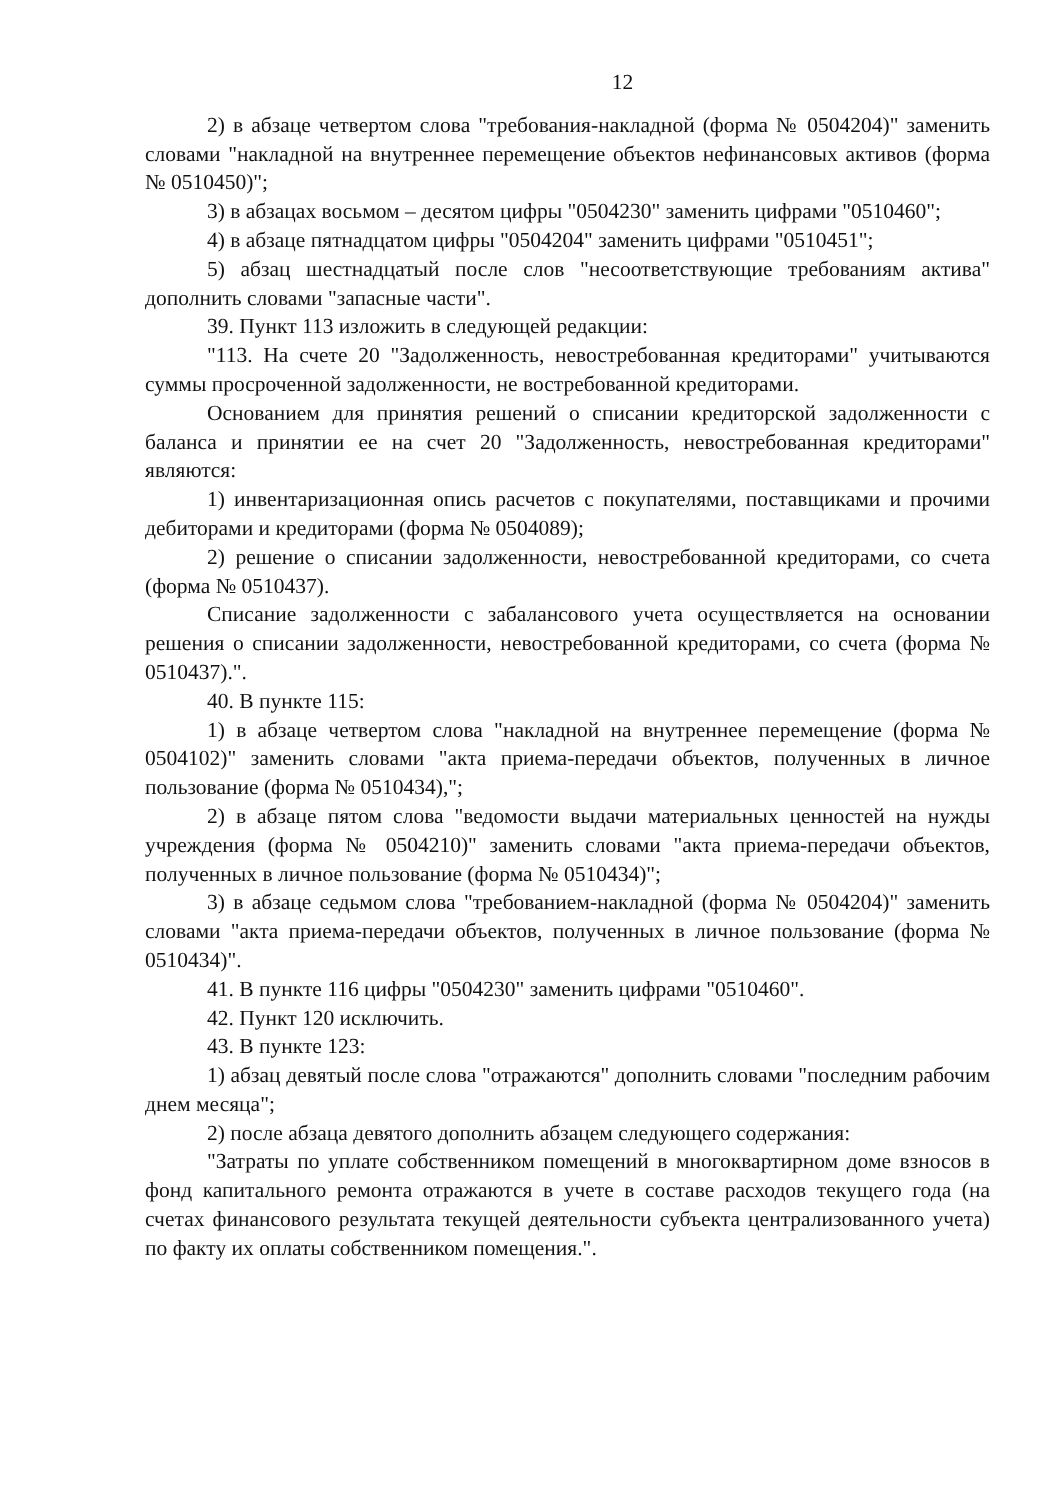12
2) в абзаце четвертом слова "требования-накладной (форма № 0504204)" заменить словами "накладной на внутреннее перемещение объектов нефинансовых активов (форма № 0510450)";
3) в абзацах восьмом – десятом цифры "0504230" заменить цифрами "0510460";
4) в абзаце пятнадцатом цифры "0504204" заменить цифрами "0510451";
5) абзац шестнадцатый после слов "несоответствующие требованиям актива" дополнить словами "запасные части".
39. Пункт 113 изложить в следующей редакции:
"113. На счете 20 "Задолженность, невостребованная кредиторами" учитываются суммы просроченной задолженности, не востребованной кредиторами.
Основанием для принятия решений о списании кредиторской задолженности с баланса и принятии ее на счет 20 "Задолженность, невостребованная кредиторами" являются:
1) инвентаризационная опись расчетов с покупателями, поставщиками и прочими дебиторами и кредиторами (форма № 0504089);
2) решение о списании задолженности, невостребованной кредиторами, со счета (форма № 0510437).
Списание задолженности с забалансового учета осуществляется на основании решения о списании задолженности, невостребованной кредиторами, со счета (форма № 0510437).".
40. В пункте 115:
1) в абзаце четвертом слова "накладной на внутреннее перемещение (форма № 0504102)" заменить словами "акта приема-передачи объектов, полученных в личное пользование (форма № 0510434),";
2) в абзаце пятом слова "ведомости выдачи материальных ценностей на нужды учреждения (форма № 0504210)" заменить словами "акта приема-передачи объектов, полученных в личное пользование (форма № 0510434)";
3) в абзаце седьмом слова "требованием-накладной (форма № 0504204)" заменить словами "акта приема-передачи объектов, полученных в личное пользование (форма № 0510434)".
41. В пункте 116 цифры "0504230" заменить цифрами "0510460".
42. Пункт 120 исключить.
43. В пункте 123:
1) абзац девятый после слова "отражаются" дополнить словами "последним рабочим днем месяца";
2) после абзаца девятого дополнить абзацем следующего содержания:
"Затраты по уплате собственником помещений в многоквартирном доме взносов в фонд капитального ремонта отражаются в учете в составе расходов текущего года (на счетах финансового результата текущей деятельности субъекта централизованного учета) по факту их оплаты собственником помещения.".